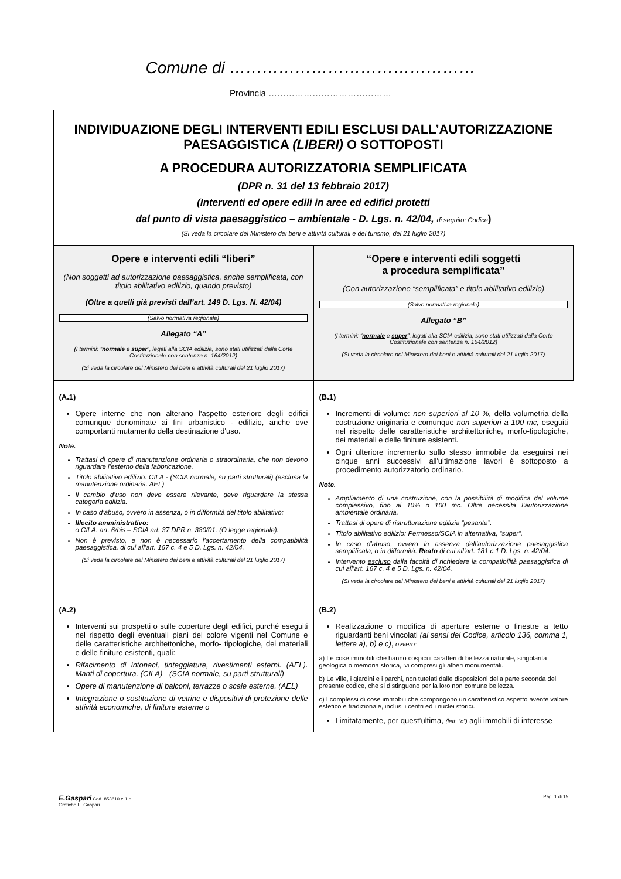Comune di ………………………………………
Provincia ……………………………………
| INDIVIDUAZIONE DEGLI INTERVENTI EDILI ESCLUSI DALL’AUTORIZZAZIONE PAESAGGISTICA (LIBERI) O SOTTOPOSTI A PROCEDURA AUTORIZZATORIA SEMPLIFICATA (DPR n. 31 del 13 febbraio 2017) (Interventi ed opere edili in aree ed edifici protetti dal punto di vista paesaggistico – ambientale - D. Lgs. n. 42/04, di seguito: Codice ) (Si veda la circolare del Ministero dei beni e attività culturali e del turismo, del 21 luglio 2017) | |
| Opere e interventi edili “liberi” (Non soggetti ad autorizzazione paesaggistica, anche semplificata, con titolo abilitativo edilizio, quando previsto) (Oltre a quelli già previsti dall’art. 149 D. Lgs. N. 42/04) (Salvo normativa regionale) Allegato “A” (I termini: “ normale e super ”, legati alla SCIA edilizia, sono stati utilizzati dalla Corte Costituzionale con sentenza n. 164/2012) (Si veda la circolare del Ministero dei beni e attività culturali del 21 luglio 2017) | “Opere e interventi edili soggetti a procedura semplificata” (Con autorizzazione “semplificata” e titolo abilitativo edilizio) (Salvo normativa regionale) Allegato “B” (I termini: “ normale e super ”, legati alla SCIA edilizia, sono stati utilizzati dalla Corte Costituzionale con sentenza n. 164/2012) (Si veda la circolare del Ministero dei beni e attività culturali del 21 luglio 2017) |
| (A.1) Opere interne che non alterano l'aspetto esteriore degli edifici comunque denominate ai fini urbanistico - edilizio, anche ove comportanti mutamento della destinazione d'uso. Note. Trattasi di opere di manutenzione ordinaria o straordinaria, che non devono riguardare l’esterno della fabbricazione. Titolo abilitativo edilizio: CILA - (SCIA normale, su parti strutturali) (esclusa la manutenzione ordinaria: AEL) Il cambio d’uso non deve essere rilevante, deve riguardare la stessa categoria edilizia. In caso d’abuso, ovvero in assenza, o in difformità del titolo abilitativo: Illecito amministrativo: o CILA: art. 6/bis – SCIA art. 37 DPR n. 380/01. (O legge regionale). Non è previsto, e non è necessario l’accertamento della compatibilità paesaggistica, di cui all’art. 167 c. 4 e 5 D. Lgs. n. 42/04. (Si veda la circolare del Ministero dei beni e attività culturali del 21 luglio 2017) | (B.1) Incrementi di volume: non superiori al 10 %, della volumetria della costruzione originaria e comunque non superiori a 100 mc, eseguiti nel rispetto delle caratteristiche architettoniche, morfo-tipologiche, dei materiali e delle finiture esistenti. Ogni ulteriore incremento sullo stesso immobile da eseguirsi nei cinque anni successivi all'ultimazione lavori è sottoposto a procedimento autorizzatorio ordinario. Note. Ampliamento di una costruzione, con la possibilità di modifica del volume complessivo, fino al 10% o 100 mc. Oltre necessita l’autorizzazione ambientale ordinaria. Trattasi di opere di ristrutturazione edilizia “pesante”. Titolo abilitativo edilizio: Permesso/SCIA in alternativa, “super”. In caso d’abuso, ovvero in assenza dell’autorizzazione paesaggistica semplificata, o in difformità: Reato di cui all’art. 181 c.1 D. Lgs. n. 42/04. Intervento escluso dalla facoltà di richiedere la compatibilità paesaggistica di cui all’art. 167 c. 4 e 5 D. Lgs. n. 42/04. (Si veda la circolare del Ministero dei beni e attività culturali del 21 luglio 2017) |
| (A.2) Interventi sui prospetti o sulle coperture degli edifici, purché eseguiti nel rispetto degli eventuali piani del colore vigenti nel Comune e delle caratteristiche architettoniche, morfo- tipologiche, dei materiali e delle finiture esistenti, quali: Rifacimento di intonaci, tinteggiature, rivestimenti esterni. (AEL). Manti di copertura. (CILA) - (SCIA normale, su parti strutturali) Opere di manutenzione di balconi, terrazze o scale esterne. (AEL) Integrazione o sostituzione di vetrine e dispositivi di protezione delle attività economiche, di finiture esterne o | (B.2) Realizzazione o modifica di aperture esterne o finestre a tetto riguardanti beni vincolati (ai sensi del Codice, articolo 136, comma 1, lettere a), b) e c) , ovvero: a) Le cose immobili che hanno cospicui caratteri di bellezza naturale, singolarità geologica o memoria storica, ivi compresi gli alberi monumentali. b) Le ville, i giardini e i parchi, non tutelati dalle disposizioni della parte seconda del presente codice, che si distinguono per la loro non comune bellezza. c) I complessi di cose immobili che compongono un caratteristico aspetto avente valore estetico e tradizionale, inclusi i centri ed i nuclei storici. Limitatamente, per quest’ultima, (lett. “c”) agli immobili di interesse |
E.Gaspari Cod. 853610.e.1.n
Grafiche E. Gaspari
Pag. 1 di 15